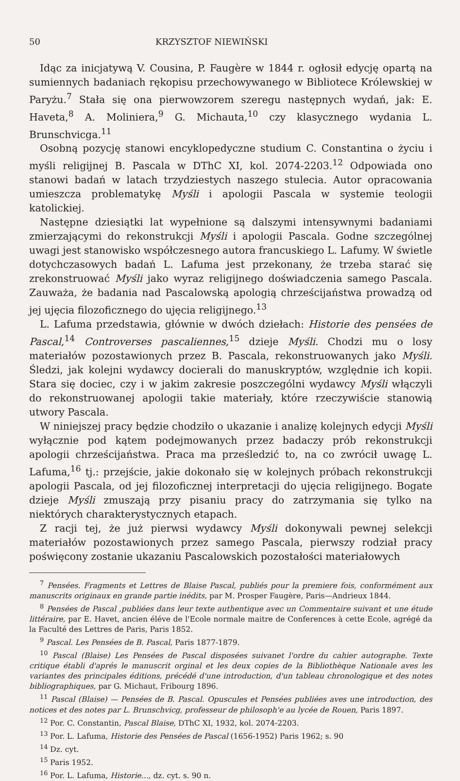50 KRZYSZTOF NIEWIŃSKI
Idąc za inicjatywą V. Cousina, P. Faugère w 1844 r. ogłosił edycję opartą na sumiennych badaniach rękopisu przechowywanego w Bibliotece Królewskiej w Paryżu.<sup>7</sup> Stała się ona pierwowzorem szeregu następnych wydań, jak: E. Haveta,<sup>8</sup> A. Moliniera,<sup>9</sup> G. Michauta,<sup>10</sup> czy klasycznego wydania L. Brunschvicga.<sup>11</sup>
Osobną pozycję stanowi encyklopedyczne studium C. Constantina o życiu i myśli religijnej B. Pascala w DThC XI, kol. 2074-2203.<sup>12</sup> Odpowiada ono stanowi badań w latach trzydziestych naszego stulecia. Autor opracowania umieszcza problematykę Myśli i apologii Pascala w systemie teologii katolickiej.
Następne dziesiątki lat wypełnione są dalszymi intensywnymi badaniami zmierzającymi do rekonstrukcji Myśli i apologii Pascala. Godne szczególnej uwagi jest stanowisko współczesnego autora francuskiego L. Lafumy. W świetle dotychczasowych badań L. Lafuma jest przekonany, że trzeba starać się zrekonstruować Myśli jako wyraz religijnego doświadczenia samego Pascala. Zauważa, że badania nad Pascalowską apologią chrześcijaństwa prowadzą od jej ujęcia filozoficznego do ujęcia religijnego.<sup>13</sup>
L. Lafuma przedstawia, głównie w dwóch dziełach: Historie des pensées de Pascal,<sup>14</sup> Controverses pascaliennes,<sup>15</sup> dzieje Myśli. Chodzi mu o losy materiałów pozostawionych przez B. Pascala, rekonstruowanych jako Myśli. Śledzi, jak kolejni wydawcy docierali do manuskryptów, względnie ich kopii. Stara się dociec, czy i w jakim zakresie poszczególni wydawcy Myśli włączyli do rekonstruowanej apologii takie materiały, które rzeczywiście stanowią utwory Pascala.
W niniejszej pracy będzie chodziło o ukazanie i analizę kolejnych edycji Myśli wyłącznie pod kątem podejmowanych przez badaczy prób rekonstrukcji apologii chrześcijaństwa. Praca ma prześledzić to, na co zwrócił uwagę L. Lafuma,<sup>16</sup> tj.: przejście, jakie dokonało się w kolejnych próbach rekonstrukcji apologii Pascala, od jej filozoficznej interpretacji do ujęcia religijnego. Bogate dzieje Myśli zmuszają przy pisaniu pracy do zatrzymania się tylko na niektórych charakterystycznych etapach.
Z racji tej, że już pierwsi wydawcy Myśli dokonywali pewnej selekcji materiałów pozostawionych przez samego Pascala, pierwszy rodział pracy poświęcony zostanie ukazaniu Pascalowskich pozostałości materiałowych
<sup>7</sup> Pensées. Fragments et Lettres de Blaise Pascal, publiés pour la premiere fois, conformément aux manuscrits originaux en grande partie inédits, par M. Prosper Faugère, Paris—Andrieux 1844.
<sup>8</sup> Pensées de Pascal ,publiées dans leur texte authentique avec un Commentaire suivant et une étude littéraire, par E. Havet, ancien éléve de l'Ecole normale maitre de Conferences à cette Ecole, agrégé da la Faculté des Lettres de Paris, Paris 1852.
<sup>9</sup> Pascal. Les Pensées de B. Pascal, Paris 1877-1879.
<sup>10</sup> Pascal (Blaise) Les Pensées de Pascal disposées suivanet l'ordre du cahier autographe. Texte critique établi d'aprés le manuscrit orginal et les deux copies de la Bibliothèque Nationale aves les variantes des principales éditions, précédé d'une introduction, d'un tableau chronologique et des notes bibliographiques, par G. Michaut, Fribourg 1896.
<sup>11</sup> Pascal (Blaise) — Pensées de B. Pascal. Opuscules et Pensées publiées aves une introduction, des notices et des notes par L. Brunschvicg, professeur de philosoph'e au lycée de Rouen, Paris 1897.
<sup>12</sup> Por. C. Constantin, Pascal Blaise, DThC XI, 1932, kol. 2074-2203.
<sup>13</sup> Por. L. Lafuma, Historie des Pensées de Pascal (1656-1952) Paris 1962; s. 90
<sup>14</sup> Dz. cyt.
<sup>15</sup> Paris 1952.
<sup>16</sup> Por. L. Lafuma, Historie..., dz. cyt. s. 90 n.